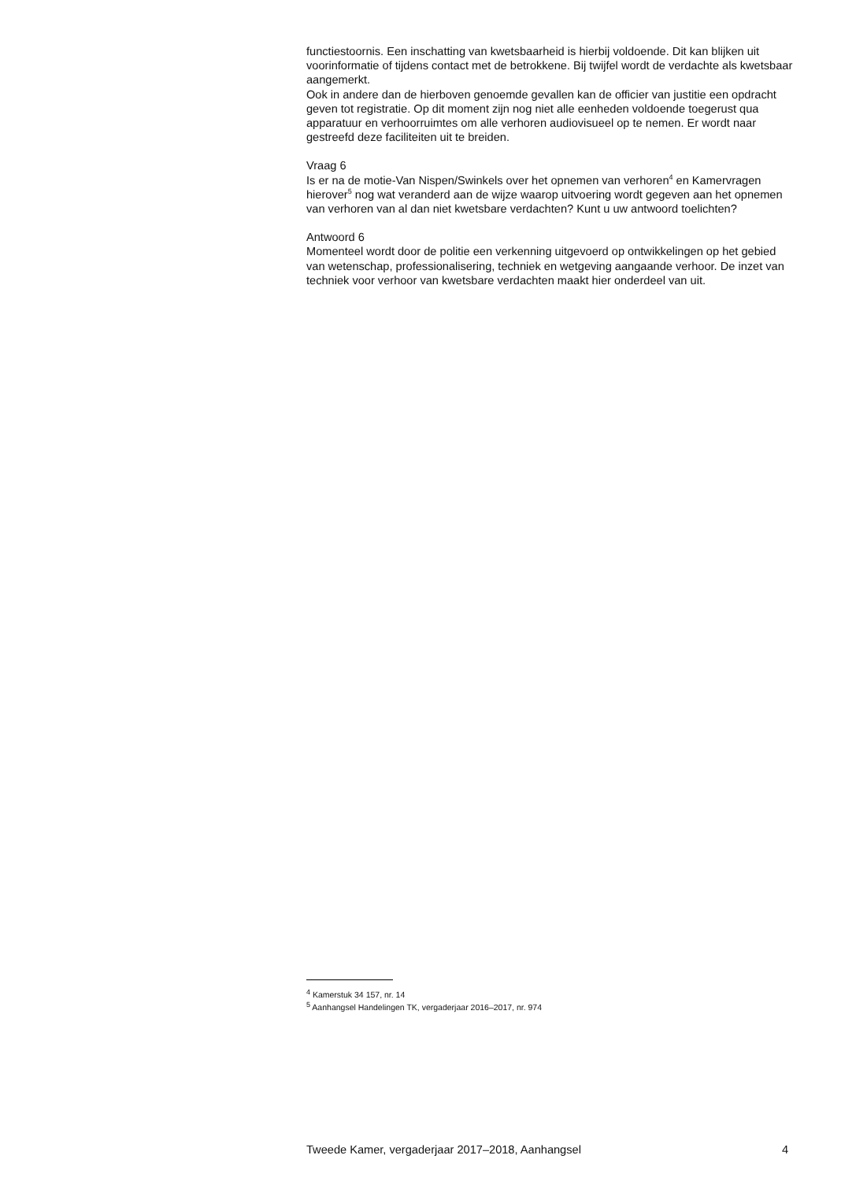functiestoornis. Een inschatting van kwetsbaarheid is hierbij voldoende. Dit kan blijken uit voorinformatie of tijdens contact met de betrokkene. Bij twijfel wordt de verdachte als kwetsbaar aangemerkt.
Ook in andere dan de hierboven genoemde gevallen kan de officier van justitie een opdracht geven tot registratie. Op dit moment zijn nog niet alle eenheden voldoende toegerust qua apparatuur en verhoorruimtes om alle verhoren audiovisueel op te nemen. Er wordt naar gestreefd deze faciliteiten uit te breiden.
Vraag 6
Is er na de motie-Van Nispen/Swinkels over het opnemen van verhoren<sup>4</sup> en Kamervragen hierover<sup>5</sup> nog wat veranderd aan de wijze waarop uitvoering wordt gegeven aan het opnemen van verhoren van al dan niet kwetsbare verdachten? Kunt u uw antwoord toelichten?
Antwoord 6
Momenteel wordt door de politie een verkenning uitgevoerd op ontwikkelingen op het gebied van wetenschap, professionalisering, techniek en wetgeving aangaande verhoor. De inzet van techniek voor verhoor van kwetsbare verdachten maakt hier onderdeel van uit.
<sup>4</sup> Kamerstuk 34 157, nr. 14
<sup>5</sup> Aanhangsel Handelingen TK, vergaderjaar 2016–2017, nr. 974
Tweede Kamer, vergaderjaar 2017–2018, Aanhangsel 4